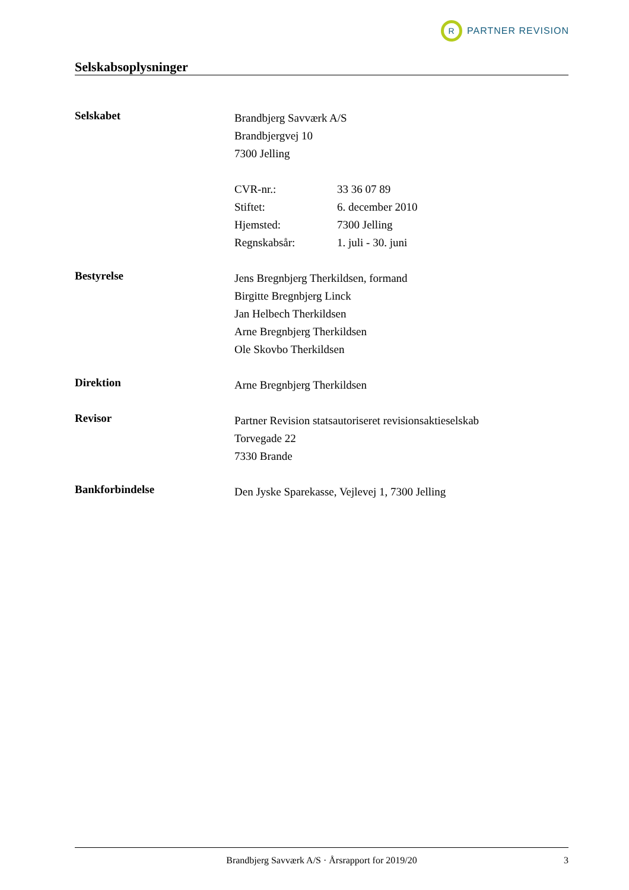R
PARTNER REVISION
Selskabsoplysninger
Selskabet
Brandbjerg Savværk A/S
Brandbjergvej 10
7300 Jelling
CVR-nr.: 33 36 07 89
Stiftet: 6. december 2010
Hjemsted: 7300 Jelling
Regnskabsår: 1. juli - 30. juni
Bestyrelse
Jens Bregnbjerg Therkildsen, formand
Birgitte Bregnbjerg Linck
Jan Helbech Therkildsen
Arne Bregnbjerg Therkildsen
Ole Skovbo Therkildsen
Direktion
Arne Bregnbjerg Therkildsen
Revisor
Partner Revision statsautoriseret revisionsaktieselskab
Torvegade 22
7330 Brande
Bankforbindelse
Den Jyske Sparekasse, Vejlevej 1, 7300 Jelling
Brandbjerg Savværk A/S · Årsrapport for 2019/20 3